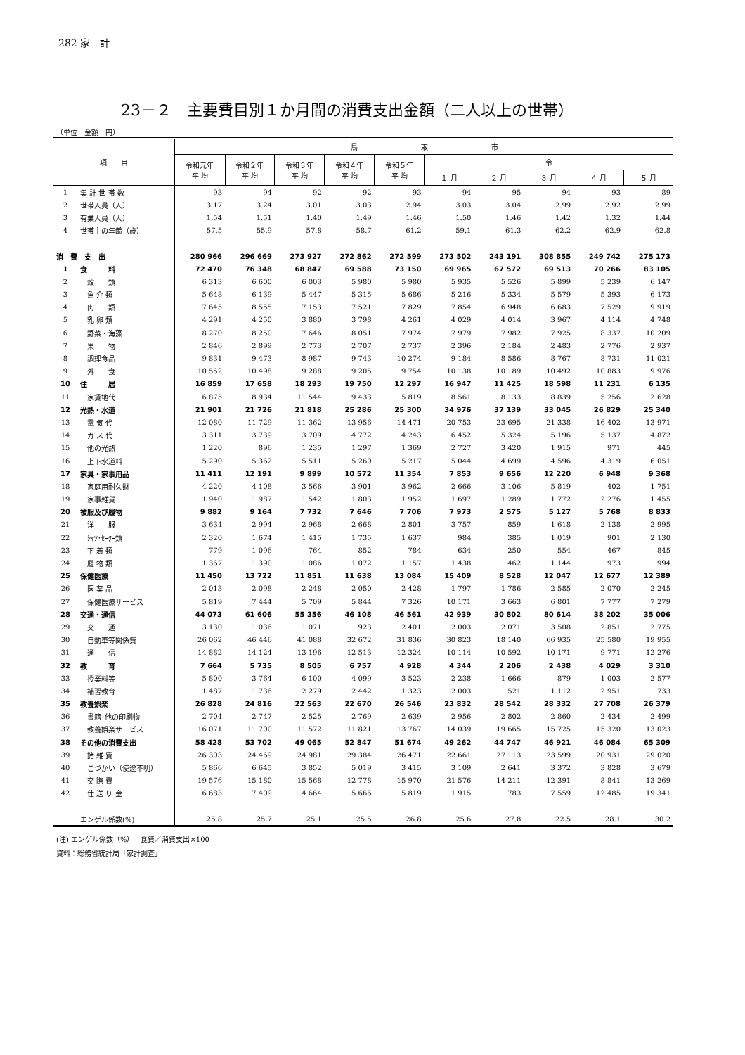282 家　計
23－２　主要費目別１か月間の消費支出金額（二人以上の世帯）
（単位　金額　円）
| 項 目 | | 鳥 取 市 | | | | | | | | | |
| --- | --- | --- | --- | --- | --- | --- | --- | --- | --- | --- | --- |
| | | 令和元年 平 均 | 令和２年 平 均 | 令和３年 平 均 | 令和４年 平 均 | 令和５年 平 均 | 令 | | | | |
| | | | | | | | １ 月 | ２ 月 | ３ 月 | ４ 月 | ５ 月 |
| 1 | 集 計 世 帯 数 | 93 | 94 | 92 | 92 | 93 | 94 | 95 | 94 | 93 | 89 |
| 2 | 世帯人員（人） | 3.17 | 3.24 | 3.01 | 3.03 | 2.94 | 3.03 | 3.04 | 2.99 | 2.92 | 2.99 |
| 3 | 有業人員（人） | 1.54 | 1.51 | 1.40 | 1.49 | 1.46 | 1.50 | 1.46 | 1.42 | 1.32 | 1.44 |
| 4 | 世帯主の年齢（歳） | 57.5 | 55.9 | 57.8 | 58.7 | 61.2 | 59.1 | 61.3 | 62.2 | 62.9 | 62.8 |
| 消 費 支 出 | | 280 966 | 296 669 | 273 927 | 272 862 | 272 599 | 273 502 | 243 191 | 308 855 | 249 742 | 275 173 |
| 1 | 食 料 | 72 470 | 76 348 | 68 847 | 69 588 | 73 150 | 69 965 | 67 572 | 69 513 | 70 266 | 83 105 |
| 2 | 穀 類 | 6 313 | 6 600 | 6 003 | 5 980 | 5 980 | 5 935 | 5 526 | 5 899 | 5 239 | 6 147 |
| 3 | 魚 介 類 | 5 648 | 6 139 | 5 447 | 5 315 | 5 686 | 5 216 | 5 334 | 5 579 | 5 393 | 6 173 |
| 4 | 肉 類 | 7 645 | 8 555 | 7 153 | 7 521 | 7 829 | 7 854 | 6 948 | 6 683 | 7 529 | 9 919 |
| 5 | 乳 卵 類 | 4 291 | 4 250 | 3 880 | 3 798 | 4 261 | 4 029 | 4 014 | 3 967 | 4 114 | 4 748 |
| 6 | 野菜・海藻 | 8 270 | 8 250 | 7 646 | 8 051 | 7 974 | 7 979 | 7 982 | 7 925 | 8 337 | 10 209 |
| 7 | 果 物 | 2 846 | 2 899 | 2 773 | 2 707 | 2 737 | 2 396 | 2 184 | 2 483 | 2 776 | 2 937 |
| 8 | 調理食品 | 9 831 | 9 473 | 8 987 | 9 743 | 10 274 | 9 184 | 8 586 | 8 767 | 8 731 | 11 021 |
| 9 | 外 食 | 10 552 | 10 498 | 9 288 | 9 205 | 9 754 | 10 138 | 10 189 | 10 492 | 10 883 | 9 976 |
| 10 | 住 居 | 16 859 | 17 658 | 18 293 | 19 750 | 12 297 | 16 947 | 11 425 | 18 598 | 11 231 | 6 135 |
| 11 | 家賃地代 | 6 875 | 8 934 | 11 544 | 9 433 | 5 819 | 8 561 | 8 133 | 8 839 | 5 256 | 2 628 |
| 12 | 光熱・水道 | 21 901 | 21 726 | 21 818 | 25 286 | 25 300 | 34 976 | 37 139 | 33 045 | 26 829 | 25 340 |
| 13 | 電 気 代 | 12 080 | 11 729 | 11 362 | 13 956 | 14 471 | 20 753 | 23 695 | 21 338 | 16 402 | 13 971 |
| 14 | ガ ス 代 | 3 311 | 3 739 | 3 709 | 4 772 | 4 243 | 6 452 | 5 324 | 5 196 | 5 137 | 4 872 |
| 15 | 他の光熱 | 1 220 | 896 | 1 235 | 1 297 | 1 369 | 2 727 | 3 420 | 1 915 | 971 | 445 |
| 16 | 上下水道料 | 5 290 | 5 362 | 5 511 | 5 260 | 5 217 | 5 044 | 4 699 | 4 596 | 4 319 | 6 051 |
| 17 | 家具・家事用品 | 11 411 | 12 191 | 9 899 | 10 572 | 11 354 | 7 853 | 9 656 | 12 220 | 6 948 | 9 368 |
| 18 | 家庭用耐久財 | 4 220 | 4 108 | 3 566 | 3 901 | 3 962 | 2 666 | 3 106 | 5 819 | 402 | 1 751 |
| 19 | 家事雑貨 | 1 940 | 1 987 | 1 542 | 1 803 | 1 952 | 1 697 | 1 289 | 1 772 | 2 276 | 1 455 |
| 20 | 被服及び履物 | 9 882 | 9 164 | 7 732 | 7 646 | 7 706 | 7 973 | 2 575 | 5 127 | 5 768 | 8 833 |
| 21 | 洋 服 | 3 634 | 2 994 | 2 968 | 2 668 | 2 801 | 3 757 | 859 | 1 618 | 2 138 | 2 995 |
| 22 | ｼｬﾂ･ｾｰﾀｰ類 | 2 320 | 1 674 | 1 415 | 1 735 | 1 637 | 984 | 385 | 1 019 | 901 | 2 130 |
| 23 | 下 着 類 | 779 | 1 096 | 764 | 852 | 784 | 634 | 250 | 554 | 467 | 845 |
| 24 | 履 物 類 | 1 367 | 1 390 | 1 086 | 1 072 | 1 157 | 1 438 | 462 | 1 144 | 973 | 994 |
| 25 | 保健医療 | 11 450 | 13 722 | 11 851 | 11 638 | 13 084 | 15 409 | 8 528 | 12 047 | 12 677 | 12 389 |
| 26 | 医 薬 品 | 2 013 | 2 098 | 2 248 | 2 050 | 2 428 | 1 797 | 1 786 | 2 585 | 2 070 | 2 245 |
| 27 | 保健医療サービス | 5 819 | 7 444 | 5 709 | 5 844 | 7 326 | 10 171 | 3 663 | 6 801 | 7 777 | 7 279 |
| 28 | 交通・通信 | 44 073 | 61 606 | 55 356 | 46 108 | 46 561 | 42 939 | 30 802 | 80 614 | 38 202 | 35 006 |
| 29 | 交 通 | 3 130 | 1 036 | 1 071 | 923 | 2 401 | 2 003 | 2 071 | 3 508 | 2 851 | 2 775 |
| 30 | 自動車等関係費 | 26 062 | 46 446 | 41 088 | 32 672 | 31 836 | 30 823 | 18 140 | 66 935 | 25 580 | 19 955 |
| 31 | 通 信 | 14 882 | 14 124 | 13 196 | 12 513 | 12 324 | 10 114 | 10 592 | 10 171 | 9 771 | 12 276 |
| 32 | 教 育 | 7 664 | 5 735 | 8 505 | 6 757 | 4 928 | 4 344 | 2 206 | 2 438 | 4 029 | 3 310 |
| 33 | 授業料等 | 5 800 | 3 764 | 6 100 | 4 099 | 3 523 | 2 238 | 1 666 | 879 | 1 003 | 2 577 |
| 34 | 補習教育 | 1 487 | 1 736 | 2 279 | 2 442 | 1 323 | 2 003 | 521 | 1 112 | 2 951 | 733 |
| 35 | 教養娯楽 | 26 828 | 24 816 | 22 563 | 22 670 | 26 546 | 23 832 | 28 542 | 28 332 | 27 708 | 26 379 |
| 36 | 書籍･他の印刷物 | 2 704 | 2 747 | 2 525 | 2 769 | 2 639 | 2 956 | 2 802 | 2 860 | 2 434 | 2 499 |
| 37 | 教養娯楽サービス | 16 071 | 11 700 | 11 572 | 11 821 | 13 767 | 14 039 | 19 665 | 15 725 | 15 320 | 13 023 |
| 38 | その他の消費支出 | 58 428 | 53 702 | 49 065 | 52 847 | 51 674 | 49 262 | 44 747 | 46 921 | 46 084 | 65 309 |
| 39 | 諸 雑 費 | 26 303 | 24 469 | 24 981 | 29 384 | 26 471 | 22 661 | 27 113 | 23 599 | 20 931 | 29 020 |
| 40 | こづかい（使途不明） | 5 866 | 6 645 | 3 852 | 5 019 | 3 415 | 3 109 | 2 641 | 3 372 | 3 828 | 3 679 |
| 41 | 交 際 費 | 19 576 | 15 180 | 15 568 | 12 778 | 15 970 | 21 576 | 14 211 | 12 391 | 8 841 | 13 269 |
| 42 | 仕 送 り 金 | 6 683 | 7 409 | 4 664 | 5 666 | 5 819 | 1 915 | 783 | 7 559 | 12 485 | 19 341 |
| | エンゲル係数(%) | 25.8 | 25.7 | 25.1 | 25.5 | 26.8 | 25.6 | 27.8 | 22.5 | 28.1 | 30.2 |
(注) エンゲル係数（%）＝食費／消費支出×100
資料：総務省統計局「家計調査」